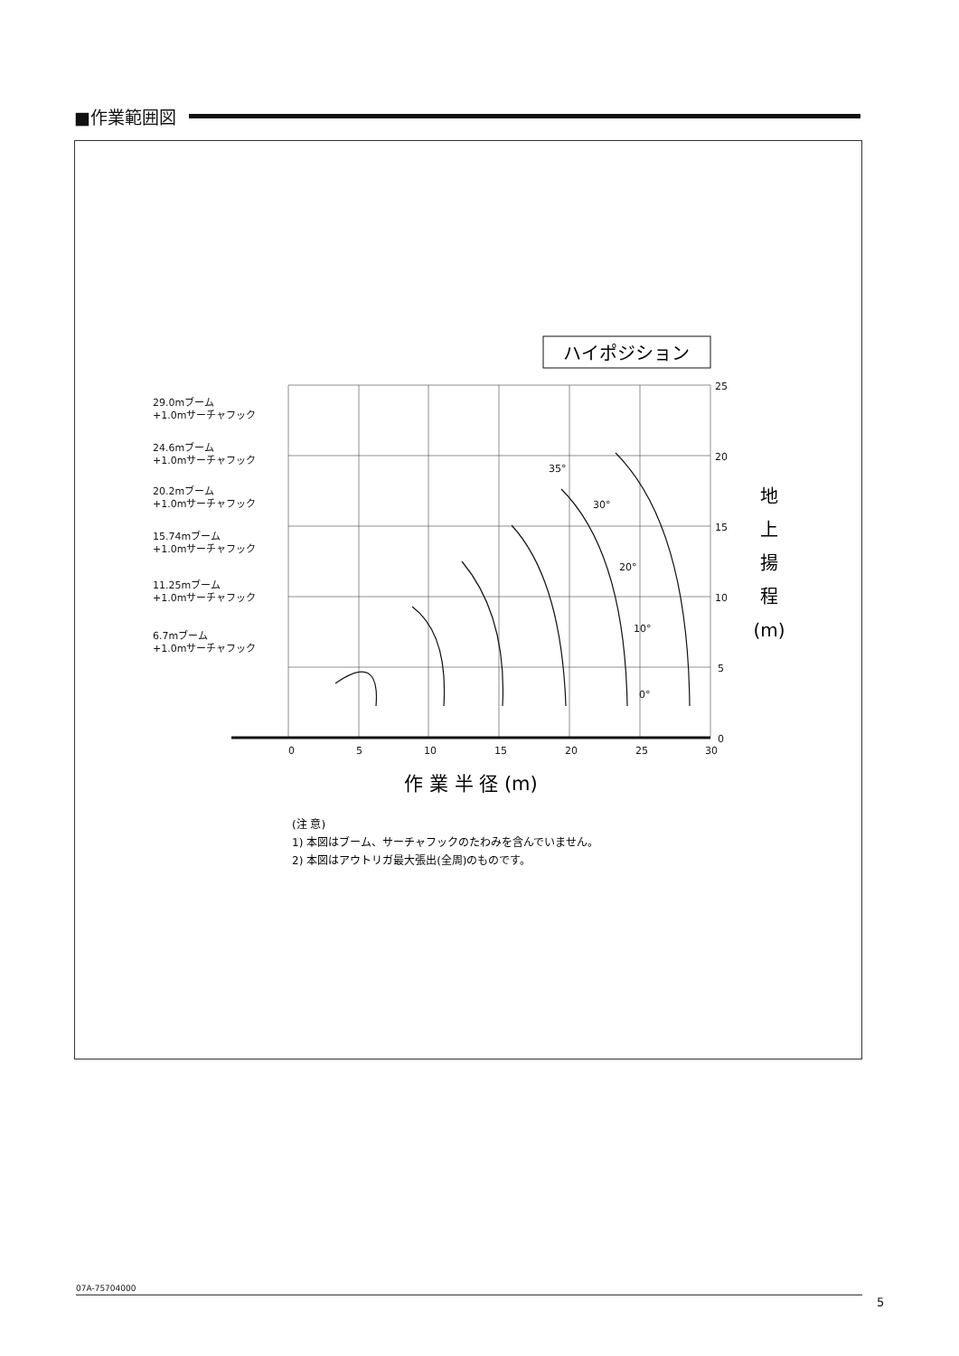■作業範囲図
ハイポジション
29.0mブーム
+1.0mサーチャフック
24.6mブーム
+1.0mサーチャフック
20.2mブーム
+1.0mサーチャフック
15.74mブーム
+1.0mサーチャフック
11.25mブーム
+1.0mサーチャフック
6.7mブーム
+1.0mサーチャフック
25
20
15
10
5
0
0
5
10
15
20
25
30
35°
30°
20°
10°
0°
地
上
揚
程
(m)
作 業 半 径 (m)
(注 意)
1) 本図はブーム、サーチャフックのたわみを含んでいません。
2) 本図はアウトリガ最大張出(全周)のものです。
07A-75704000
5